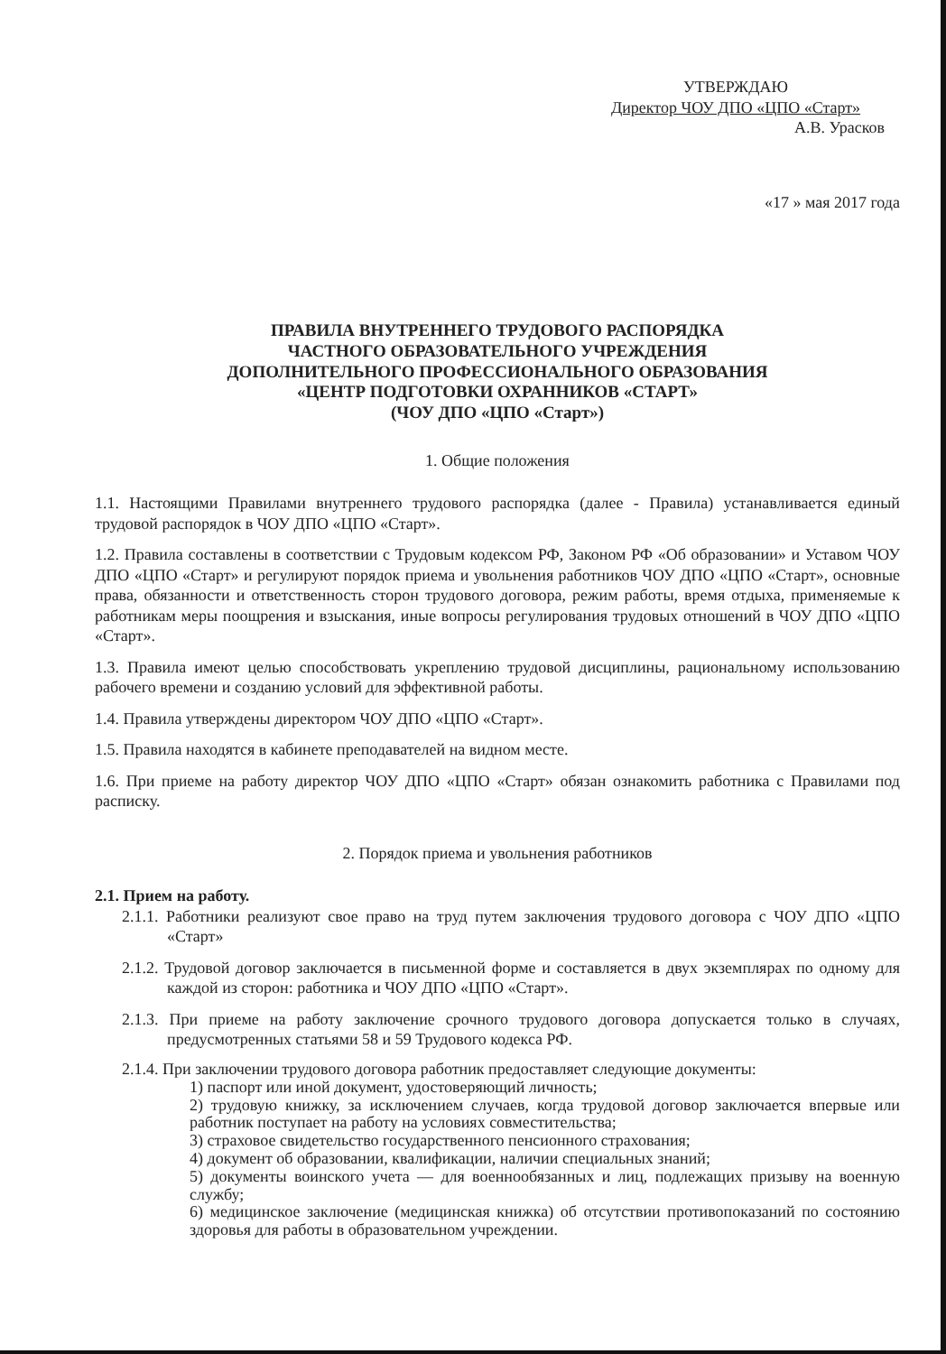УТВЕРЖДАЮ
Директор ЧОУ ДПО «ЦПО «Старт»
А.В. Урасков
«17 » мая 2017 года
ПРАВИЛА ВНУТРЕННЕГО ТРУДОВОГО РАСПОРЯДКА
ЧАСТНОГО ОБРАЗОВАТЕЛЬНОГО УЧРЕЖДЕНИЯ
ДОПОЛНИТЕЛЬНОГО ПРОФЕССИОНАЛЬНОГО ОБРАЗОВАНИЯ
«ЦЕНТР ПОДГОТОВКИ ОХРАННИКОВ «СТАРТ»
(ЧОУ ДПО «ЦПО «Старт»)
1. Общие положения
1.1. Настоящими Правилами внутреннего трудового распорядка (далее - Правила) устанавливается единый трудовой распорядок в ЧОУ ДПО «ЦПО «Старт».
1.2. Правила составлены в соответствии с Трудовым кодексом РФ, Законом РФ «Об образовании» и Уставом ЧОУ ДПО «ЦПО «Старт» и регулируют порядок приема и увольнения работников ЧОУ ДПО «ЦПО «Старт», основные права, обязанности и ответственность сторон трудового договора, режим работы, время отдыха, применяемые к работникам меры поощрения и взыскания, иные вопросы регулирования трудовых отношений в ЧОУ ДПО «ЦПО «Старт».
1.3. Правила имеют целью способствовать укреплению трудовой дисциплины, рациональному использованию рабочего времени и созданию условий для эффективной работы.
1.4. Правила утверждены директором ЧОУ ДПО «ЦПО «Старт».
1.5. Правила находятся в кабинете преподавателей на видном месте.
1.6. При приеме на работу директор ЧОУ ДПО «ЦПО «Старт» обязан ознакомить работника с Правилами под расписку.
2. Порядок приема и увольнения работников
2.1. Прием на работу.
2.1.1. Работники реализуют свое право на труд путем заключения трудового договора с ЧОУ ДПО «ЦПО «Старт»
2.1.2. Трудовой договор заключается в письменной форме и составляется в двух экземплярах по одному для каждой из сторон: работника и ЧОУ ДПО «ЦПО «Старт».
2.1.3. При приеме на работу заключение срочного трудового договора допускается только в случаях, предусмотренных статьями 58 и 59 Трудового кодекса РФ.
2.1.4. При заключении трудового договора работник предоставляет следующие документы:
1) паспорт или иной документ, удостоверяющий личность;
2) трудовую книжку, за исключением случаев, когда трудовой договор заключается впервые или работник поступает на работу на условиях совместительства;
3) страховое свидетельство государственного пенсионного страхования;
4) документ об образовании, квалификации, наличии специальных знаний;
5) документы воинского учета — для военнообязанных и лиц, подлежащих призыву на военную службу;
6) медицинское заключение (медицинская книжка) об отсутствии противопоказаний по состоянию здоровья для работы в образовательном учреждении.